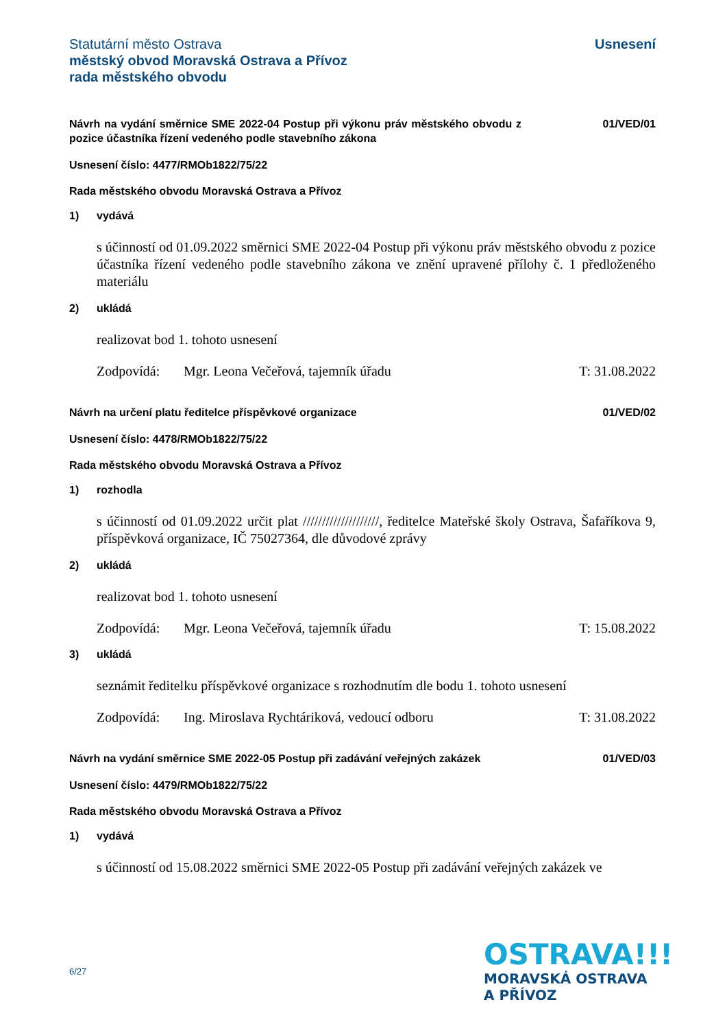Statutární město Ostrava
městský obvod Moravská Ostrava a Přívoz
rada městského obvodu
Usnesení
Návrh na vydání směrnice SME 2022-04 Postup při výkonu práv městského obvodu z pozice účastníka řízení vedeného podle stavebního zákona
01/VED/01
Usnesení číslo: 4477/RMOb1822/75/22
Rada městského obvodu Moravská Ostrava a Přívoz
1) vydává
s účinností od 01.09.2022 směrnici SME 2022-04 Postup při výkonu práv městského obvodu z pozice účastníka řízení vedeného podle stavebního zákona ve znění upravené přílohy č. 1 předloženého materiálu
2) ukládá
realizovat bod 1. tohoto usnesení
Zodpovídá: Mgr. Leona Večeřová, tajemník úřadu T: 31.08.2022
Návrh na určení platu ředitelce příspěvkové organizace 01/VED/02
Usnesení číslo: 4478/RMOb1822/75/22
Rada městského obvodu Moravská Ostrava a Přívoz
1) rozhodla
s účinností od 01.09.2022 určit plat ////////////////////, ředitelce Mateřské školy Ostrava, Šafaříkova 9, příspěvková organizace, IČ 75027364, dle důvodové zprávy
2) ukládá
realizovat bod 1. tohoto usnesení
Zodpovídá: Mgr. Leona Večeřová, tajemník úřadu T: 15.08.2022
3) ukládá
seznámit ředitelku příspěvkové organizace s rozhodnutím dle bodu 1. tohoto usnesení
Zodpovídá: Ing. Miroslava Rychtáriková, vedoucí odboru T: 31.08.2022
Návrh na vydání směrnice SME 2022-05 Postup při zadávání veřejných zakázek
01/VED/03
Usnesení číslo: 4479/RMOb1822/75/22
Rada městského obvodu Moravská Ostrava a Přívoz
1) vydává
s účinností od 15.08.2022 směrnici SME 2022-05 Postup při zadávání veřejných zakázek ve
6/27
OSTRAVA!!!
MORAVSKÁ OSTRAVA
A PŘÍVOZ